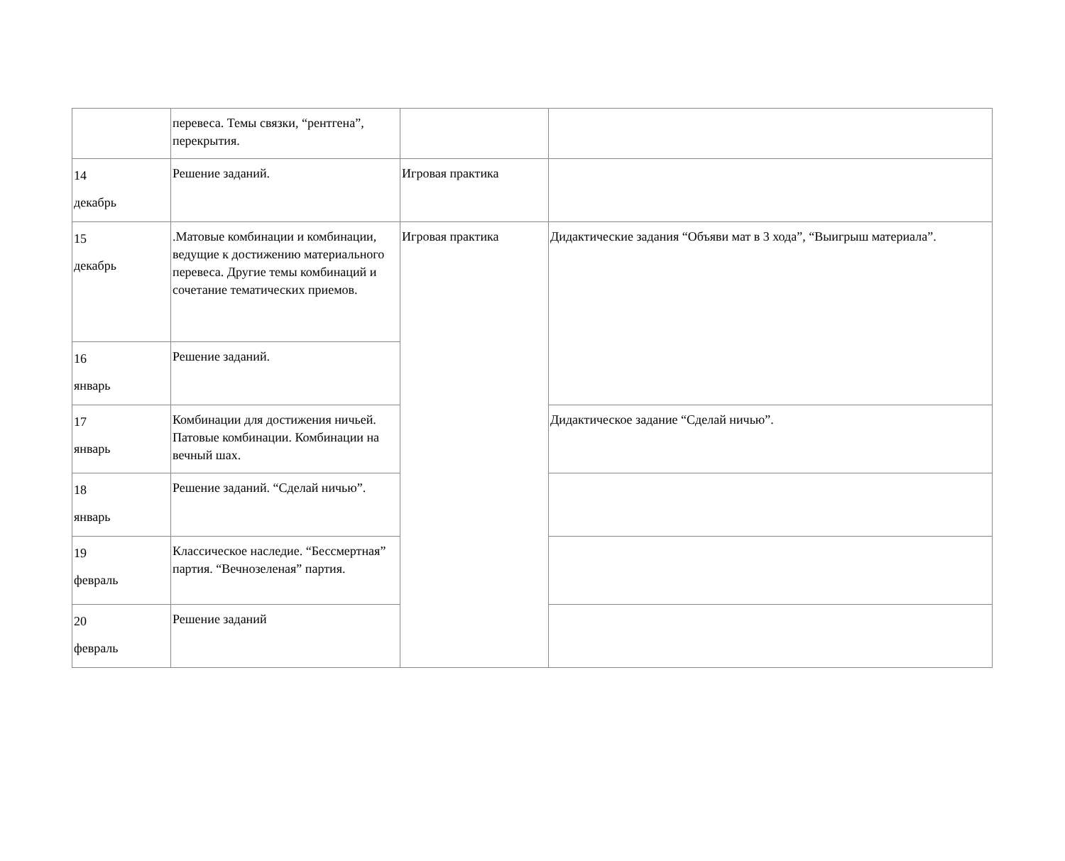| | перевеса. Темы связки, “рентгена”, перекрытия. | | |
| 14 декабрь | Решение заданий. | Игровая практика | |
| 15 декабрь | .Матовые комбинации и комбинации, ведущие к достижению материального перевеса. Другие темы комбинаций и сочетание тематических приемов. | Игровая практика | Дидактические задания “Объяви мат в 3 хода”, “Выигрыш материала”. |
| 16 январь | Решение заданий. | | |
| 17 январь | Комбинации для достижения ничьей. Патовые комбинации. Комбинации на вечный шах. | | Дидактическое задание “Сделай ничью”. |
| 18 январь | Решение заданий. “Сделай ничью”. | | |
| 19 февраль | Классическое наследие. “Бессмертная” партия. “Вечнозеленая” партия. | | |
| 20 февраль | Решение заданий | | |